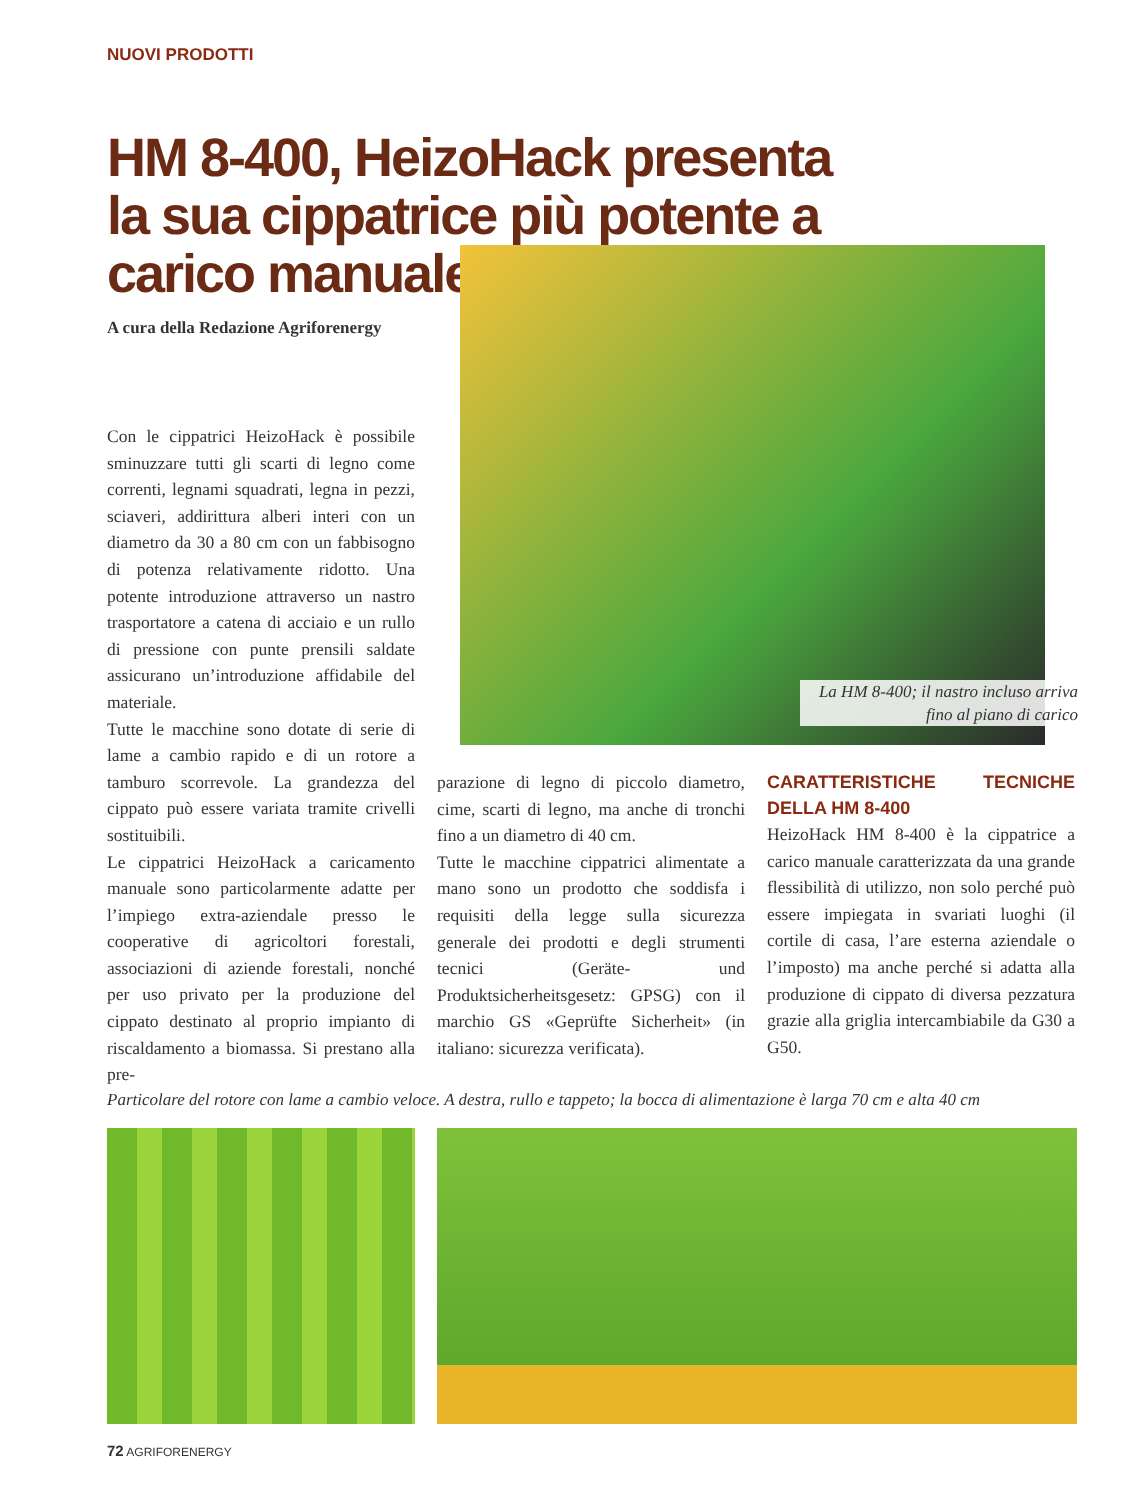NUOVI PRODOTTI
HM 8-400, HeizoHack presenta la sua cippatrice più potente a carico manuale
A cura della Redazione Agriforenergy
La HM 8-400; il nastro incluso arriva fino al piano di carico
Con le cippatrici HeizoHack è possibile sminuzzare tutti gli scarti di legno come correnti, legnami squadrati, legna in pezzi, sciaveri, addirittura alberi interi con un diametro da 30 a 80 cm con un fabbisogno di potenza relativamente ridotto. Una potente introduzione attraverso un nastro trasportatore a catena di acciaio e un rullo di pressione con punte prensili saldate assicurano un’introduzione affidabile del materiale.
Tutte le macchine sono dotate di serie di lame a cambio rapido e di un rotore a tamburo scorrevole. La grandezza del cippato può essere variata tramite crivelli sostituibili.
Le cippatrici HeizoHack a caricamento manuale sono particolarmente adatte per l’impiego extra-aziendale presso le cooperative di agricoltori forestali, associazioni di aziende forestali, nonché per uso privato per la produzione del cippato destinato al proprio impianto di riscaldamento a biomassa. Si prestano alla pre-
parazione di legno di piccolo diametro, cime, scarti di legno, ma anche di tronchi fino a un diametro di 40 cm.
Tutte le macchine cippatrici alimentate a mano sono un prodotto che soddisfa i requisiti della legge sulla sicurezza generale dei prodotti e degli strumenti tecnici (Geräte- und Produktsicherheitsgesetz: GPSG) con il marchio GS «Geprüfte Sicherheit» (in italiano: sicurezza verificata).
CARATTERISTICHE TECNICHE DELLA HM 8-400
HeizoHack HM 8-400 è la cippatrice a carico manuale caratterizzata da una grande flessibilità di utilizzo, non solo perché può essere impiegata in svariati luoghi (il cortile di casa, l’are esterna aziendale o l’imposto) ma anche perché si adatta alla produzione di cippato di diversa pezzatura grazie alla griglia intercambiabile da G30 a G50.
Particolare del rotore con lame a cambio veloce. A destra, rullo e tappeto; la bocca di alimentazione è larga 70 cm e alta 40 cm
72 AGRIFORENERGY